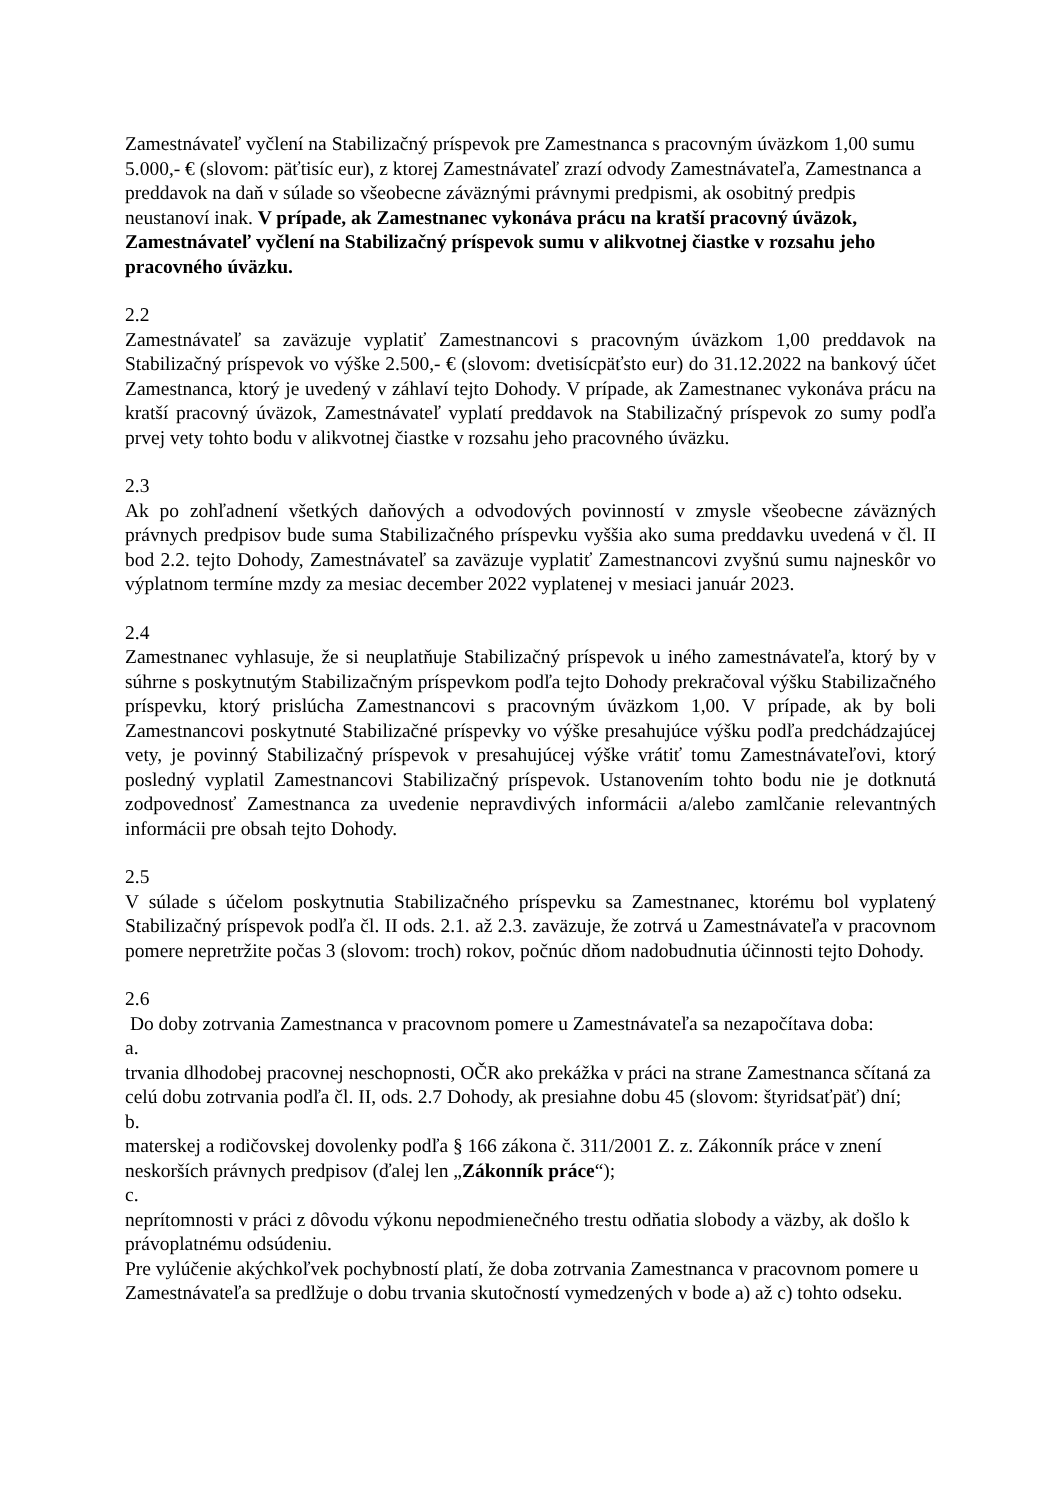Zamestnávateľ vyčlení na Stabilizačný príspevok pre Zamestnanca s pracovným úväzkom 1,00 sumu 5.000,- € (slovom: päťtisíc eur), z ktorej Zamestnávateľ zrazí odvody Zamestnávateľa, Zamestnanca a preddavok na daň v súlade so všeobecne záväznými právnymi predpismi, ak osobitný predpis neustanoví inak. V prípade, ak Zamestnanec vykonáva prácu na kratší pracovný úväzok, Zamestnávateľ vyčlení na Stabilizačný príspevok sumu v alikvotnej čiastke v rozsahu jeho pracovného úväzku.
2.2
Zamestnávateľ sa zaväzuje vyplatiť Zamestnancovi s pracovným úväzkom 1,00 preddavok na Stabilizačný príspevok vo výške 2.500,- € (slovom: dvetisícpäťsto eur) do 31.12.2022 na bankový účet Zamestnanca, ktorý je uvedený v záhlaví tejto Dohody. V prípade, ak Zamestnanec vykonáva prácu na kratší pracovný úväzok, Zamestnávateľ vyplatí preddavok na Stabilizačný príspevok zo sumy podľa prvej vety tohto bodu v alikvotnej čiastke v rozsahu jeho pracovného úväzku.
2.3
Ak po zohľadnení všetkých daňových a odvodových povinností v zmysle všeobecne záväzných právnych predpisov bude suma Stabilizačného príspevku vyššia ako suma preddavku uvedená v čl. II bod 2.2. tejto Dohody, Zamestnávateľ sa zaväzuje vyplatiť Zamestnancovi zvyšnú sumu najneskôr vo výplatnom termíne mzdy za mesiac december 2022 vyplatenej v mesiaci január 2023.
2.4
Zamestnanec vyhlasuje, že si neuplatňuje Stabilizačný príspevok u iného zamestnávateľa, ktorý by v súhrne s poskytnutým Stabilizačným príspevkom podľa tejto Dohody prekračoval výšku Stabilizačného príspevku, ktorý prislúcha Zamestnancovi s pracovným úväzkom 1,00. V prípade, ak by boli Zamestnancovi poskytnuté Stabilizačné príspevky vo výške presahujúce výšku podľa predchádzajúcej vety, je povinný Stabilizačný príspevok v presahujúcej výške vrátiť tomu Zamestnávateľovi, ktorý posledný vyplatil Zamestnancovi Stabilizačný príspevok. Ustanovením tohto bodu nie je dotknutá zodpovednosť Zamestnanca za uvedenie nepravdivých informácii a/alebo zamlčanie relevantných informácii pre obsah tejto Dohody.
2.5
V súlade s účelom poskytnutia Stabilizačného príspevku sa Zamestnanec, ktorému bol vyplatený Stabilizačný príspevok podľa čl. II ods. 2.1. až 2.3. zaväzuje, že zotrvá u Zamestnávateľa v pracovnom pomere nepretržite počas 3 (slovom: troch) rokov, počnúc dňom nadobudnutia účinnosti tejto Dohody.
2.6
Do doby zotrvania Zamestnanca v pracovnom pomere u Zamestnávateľa sa nezapočítava doba:
a.
trvania dlhodobej pracovnej neschopnosti, OČR ako prekážka v práci na strane Zamestnanca sčítaná za celú dobu zotrvania podľa čl. II, ods. 2.7 Dohody, ak presiahne dobu 45 (slovom: štyridsaťpäť) dní;
b.
materskej a rodičovskej dovolenky podľa § 166 zákona č. 311/2001 Z. z. Zákonník práce v znení neskorších právnych predpisov (ďalej len „Zákonník práce“);
c.
neprítomnosti v práci z dôvodu výkonu nepodmienečného trestu odňatia slobody a väzby, ak došlo k právoplatnému odsúdeniu.
Pre vylúčenie akýchkoľvek pochybností platí, že doba zotrvania Zamestnanca v pracovnom pomere u Zamestnávateľa sa predlžuje o dobu trvania skutočností vymedzených v bode a) až c) tohto odseku.